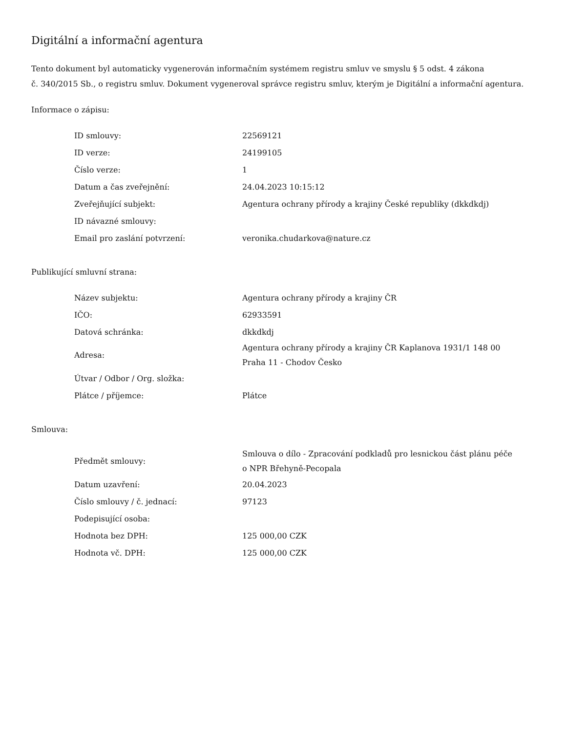Digitální a informační agentura
Tento dokument byl automaticky vygenerován informačním systémem registru smluv ve smyslu § 5 odst. 4 zákona
č. 340/2015 Sb., o registru smluv. Dokument vygeneroval správce registru smluv, kterým je Digitální a informační agentura.
Informace o zápisu:
| ID smlouvy: | 22569121 |
| ID verze: | 24199105 |
| Číslo verze: | 1 |
| Datum a čas zveřejnění: | 24.04.2023 10:15:12 |
| Zveřejňující subjekt: | Agentura ochrany přírody a krajiny České republiky (dkkdkdj) |
| ID návazné smlouvy: | |
| Email pro zaslání potvrzení: | veronika.chudarkova@nature.cz |
Publikující smluvní strana:
| Název subjektu: | Agentura ochrany přírody a krajiny ČR |
| IČO: | 62933591 |
| Datová schránka: | dkkdkdj |
| Adresa: | Agentura ochrany přírody a krajiny ČR Kaplanova 1931/1 148 00 Praha 11 - Chodov Česko |
| Útvar / Odbor / Org. složka: | |
| Plátce / příjemce: | Plátce |
Smlouva:
| Předmět smlouvy: | Smlouva o dílo - Zpracování podkladů pro lesnickou část plánu péče o NPR Břehyně-Pecopala |
| Datum uzavření: | 20.04.2023 |
| Číslo smlouvy / č. jednací: | 97123 |
| Podepisující osoba: | |
| Hodnota bez DPH: | 125 000,00 CZK |
| Hodnota vč. DPH: | 125 000,00 CZK |